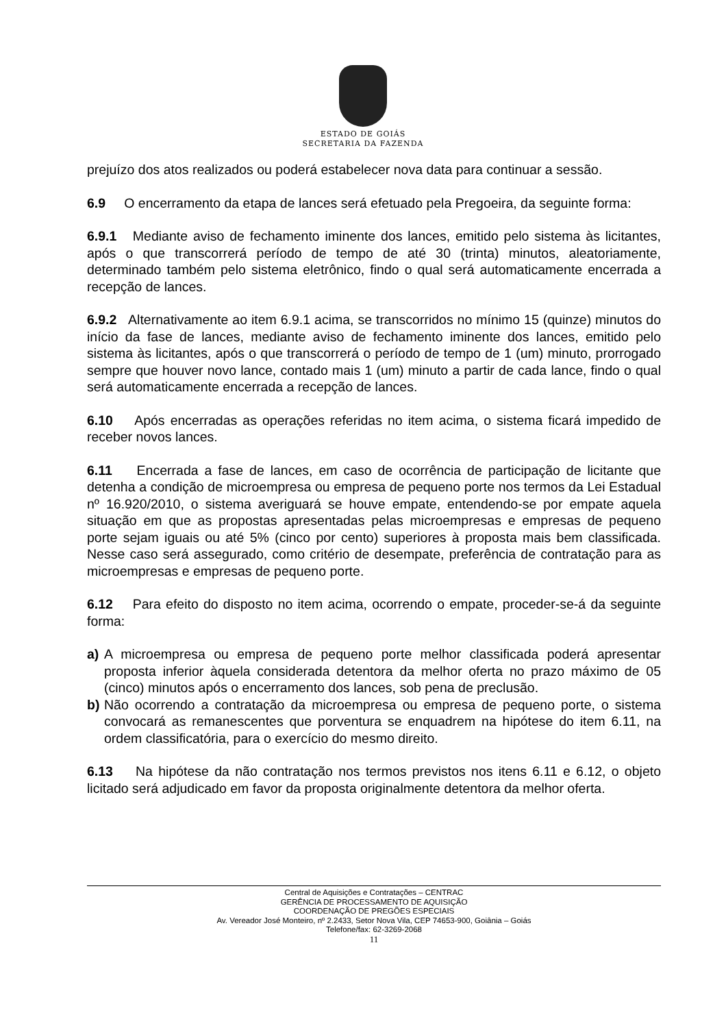ESTADO DE GOIÁS
SECRETARIA DA FAZENDA
prejuízo dos atos realizados ou poderá estabelecer nova data para continuar a sessão.
6.9 O encerramento da etapa de lances será efetuado pela Pregoeira, da seguinte forma:
6.9.1 Mediante aviso de fechamento iminente dos lances, emitido pelo sistema às licitantes, após o que transcorrerá período de tempo de até 30 (trinta) minutos, aleatoriamente, determinado também pelo sistema eletrônico, findo o qual será automaticamente encerrada a recepção de lances.
6.9.2 Alternativamente ao item 6.9.1 acima, se transcorridos no mínimo 15 (quinze) minutos do início da fase de lances, mediante aviso de fechamento iminente dos lances, emitido pelo sistema às licitantes, após o que transcorrerá o período de tempo de 1 (um) minuto, prorrogado sempre que houver novo lance, contado mais 1 (um) minuto a partir de cada lance, findo o qual será automaticamente encerrada a recepção de lances.
6.10 Após encerradas as operações referidas no item acima, o sistema ficará impedido de receber novos lances.
6.11 Encerrada a fase de lances, em caso de ocorrência de participação de licitante que detenha a condição de microempresa ou empresa de pequeno porte nos termos da Lei Estadual nº 16.920/2010, o sistema averiguará se houve empate, entendendo-se por empate aquela situação em que as propostas apresentadas pelas microempresas e empresas de pequeno porte sejam iguais ou até 5% (cinco por cento) superiores à proposta mais bem classificada. Nesse caso será assegurado, como critério de desempate, preferência de contratação para as microempresas e empresas de pequeno porte.
6.12 Para efeito do disposto no item acima, ocorrendo o empate, proceder-se-á da seguinte forma:
a) A microempresa ou empresa de pequeno porte melhor classificada poderá apresentar proposta inferior àquela considerada detentora da melhor oferta no prazo máximo de 05 (cinco) minutos após o encerramento dos lances, sob pena de preclusão.
b) Não ocorrendo a contratação da microempresa ou empresa de pequeno porte, o sistema convocará as remanescentes que porventura se enquadrem na hipótese do item 6.11, na ordem classificatória, para o exercício do mesmo direito.
6.13 Na hipótese da não contratação nos termos previstos nos itens 6.11 e 6.12, o objeto licitado será adjudicado em favor da proposta originalmente detentora da melhor oferta.
Central de Aquisições e Contratações – CENTRAC
GERÊNCIA DE PROCESSAMENTO DE AQUISIÇÃO
COORDENAÇÃO DE PREGÕES ESPECIAIS
Av. Vereador José Monteiro, nº 2.2433, Setor Nova Vila, CEP 74653-900, Goiânia – Goiás
Telefone/fax: 62-3269-2068
11